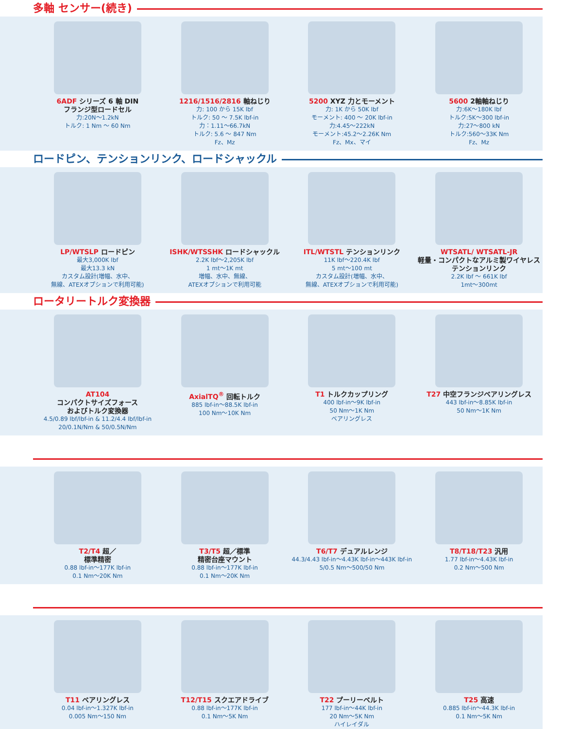多軸 センサー(続き)
6ADF シリーズ 6 軸 DIN
フランジ型ロードセル
力:20N～1.2kN
トルク: 1 Nm ～ 60 Nm
1216/1516/2816 軸ねじり
力: 100 から 15K lbf
トルク: 50 ～ 7.5K lbf-in
力：1.11～66.7kN
トルク: 5.6 ～ 847 Nm
Fz、Mz
5200 XYZ 力とモーメント
力: 1K から 50K lbf
モーメント: 400 ～ 20K lbf-in
力:4.45～222kN
モーメント:45.2～2.26K Nm
Fz、Mx、マイ
5600 2軸軸ねじり
力:6K～180K lbf
トルク:5K～300 lbf-in
力:27～800 kN
トルク:560～33K Nm
Fz、Mz
ロードピン、テンションリンク、ロードシャックル
LP/WTSLP ロードピン
最大3,000K lbf
最大13.3 kN
カスタム設計(増幅、水中、
無線、ATEXオプションで利用可能)
ISHK/WTSSHK ロードシャックル
2.2K lbf～2,205K lbf
1 mt～1K mt
増幅、水中、無線、
ATEXオプションで利用可能
ITL/WTSTL テンションリンク
11K lbf～220.4K lbf
5 mt～100 mt
カスタム設計(増幅、水中、
無線、ATEXオプションで利用可能)
WTSATL/ WTSATL-JR
軽量・コンパクトなアルミ製ワイヤレステンションリンク
2.2K lbf ～ 661K lbf
1mt～300mt
ロータリートルク変換器
AT104
コンパクトサイズフォース
およびトルク変換器
4.5/0.89 lbf/lbf-in & 11.2/4.4 lbf/lbf-in
20/0.1N/Nm & 50/0.5N/Nm
AxialTQ<sup>®</sup> 回転トルク
885 lbf-in～88.5K lbf-in
100 Nm～10K Nm
T1 トルクカップリング
400 lbf-in～9K lbf-in
50 Nm～1K Nm
ベアリングレス
T27 中空フランジベアリングレス
443 lbf-in～8.85K lbf-in
50 Nm～1K Nm
T2/T4 超／
標準精密
0.88 lbf-in～177K lbf-in
0.1 Nm～20K Nm
T3/T5 超／標準
精密台座マウント
0.88 lbf-in～177K lbf-in
0.1 Nm～20K Nm
T6/T7 デュアルレンジ
44.3/4.43 lbf-in～4.43K lbf-in～443K lbf-in
5/0.5 Nm～500/50 Nm
T8/T18/T23 汎用
1.77 lbf-in～4.43K lbf-in
0.2 Nm～500 Nm
T11 ベアリングレス
0.04 lbf-in～1.327K lbf-in
0.005 Nm～150 Nm
T12/T15 スクエアドライブ
0.88 lbf-in～177K lbf-in
0.1 Nm～5K Nm
T22 プーリーベルト
177 lbf-in～44K lbf-in
20 Nm～5K Nm
ハイレイダル
T25 高速
0.885 lbf-in～44.3K lbf-in
0.1 Nm～5K Nm